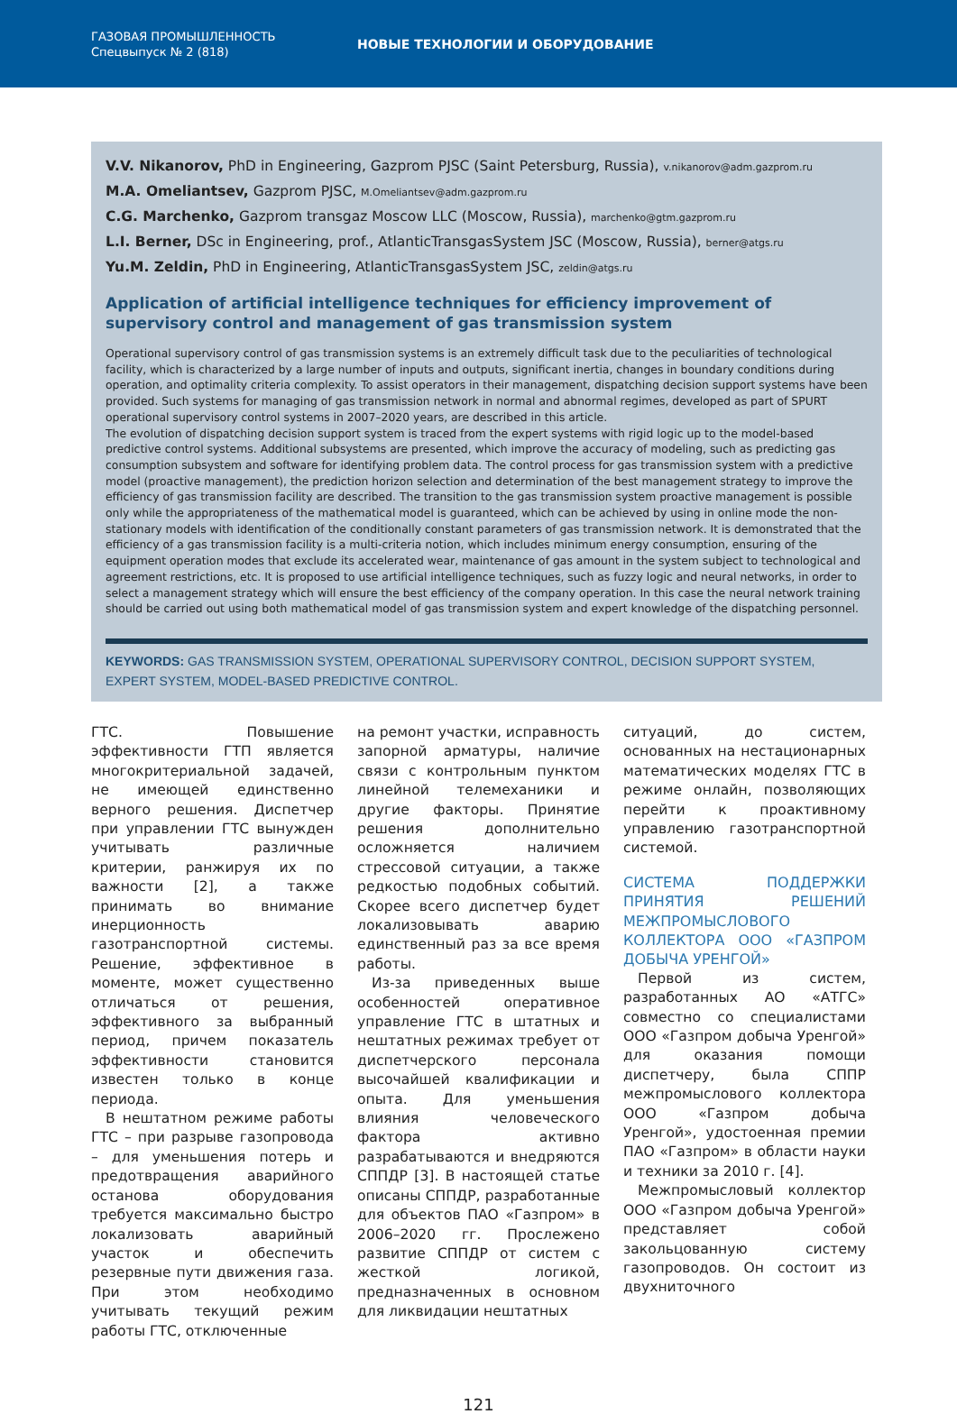ГАЗОВАЯ ПРОМЫШЛЕННОСТЬ
Спецвыпуск № 2 (818)
НОВЫЕ ТЕХНОЛОГИИ И ОБОРУДОВАНИЕ
V.V. Nikanorov, PhD in Engineering, Gazprom PJSC (Saint Petersburg, Russia), v.nikanorov@adm.gazprom.ru
M.A. Omeliantsev, Gazprom PJSC, M.Omeliantsev@adm.gazprom.ru
C.G. Marchenko, Gazprom transgaz Moscow LLC (Moscow, Russia), marchenko@gtm.gazprom.ru
L.I. Berner, DSc in Engineering, prof., AtlanticTransgasSystem JSC (Moscow, Russia), berner@atgs.ru
Yu.M. Zeldin, PhD in Engineering, AtlanticTransgasSystem JSC, zeldin@atgs.ru
Application of artificial intelligence techniques for efficiency improvement of supervisory control and management of gas transmission system
Operational supervisory control of gas transmission systems is an extremely difficult task due to the peculiarities of technological facility, which is characterized by a large number of inputs and outputs, significant inertia, changes in boundary conditions during operation, and optimality criteria complexity. To assist operators in their management, dispatching decision support systems have been provided. Such systems for managing of gas transmission network in normal and abnormal regimes, developed as part of SPURT operational supervisory control systems in 2007–2020 years, are described in this article.
The evolution of dispatching decision support system is traced from the expert systems with rigid logic up to the model-based predictive control systems. Additional subsystems are presented, which improve the accuracy of modeling, such as predicting gas consumption subsystem and software for identifying problem data. The control process for gas transmission system with a predictive model (proactive management), the prediction horizon selection and determination of the best management strategy to improve the efficiency of gas transmission facility are described. The transition to the gas transmission system proactive management is possible only while the appropriateness of the mathematical model is guaranteed, which can be achieved by using in online mode the non-stationary models with identification of the conditionally constant parameters of gas transmission network. It is demonstrated that the efficiency of a gas transmission facility is a multi-criteria notion, which includes minimum energy consumption, ensuring of the equipment operation modes that exclude its accelerated wear, maintenance of gas amount in the system subject to technological and agreement restrictions, etc. It is proposed to use artificial intelligence techniques, such as fuzzy logic and neural networks, in order to select a management strategy which will ensure the best efficiency of the company operation. In this case the neural network training should be carried out using both mathematical model of gas transmission system and expert knowledge of the dispatching personnel.
KEYWORDS: GAS TRANSMISSION SYSTEM, OPERATIONAL SUPERVISORY CONTROL, DECISION SUPPORT SYSTEM, EXPERT SYSTEM, MODEL-BASED PREDICTIVE CONTROL.
ГТС. Повышение эффективности ГТП является многокритериальной задачей, не имеющей единственно верного решения. Диспетчер при управлении ГТС вынужден учитывать различные критерии, ранжируя их по важности [2], а также принимать во внимание инерционность газотранспортной системы. Решение, эффективное в моменте, может существенно отличаться от решения, эффективного за выбранный период, причем показатель эффективности становится известен только в конце периода.
В нештатном режиме работы ГТС – при разрыве газопровода – для уменьшения потерь и предотвращения аварийного останова оборудования требуется максимально быстро локализовать аварийный участок и обеспечить резервные пути движения газа. При этом необходимо учитывать текущий режим работы ГТС, отключенные
на ремонт участки, исправность запорной арматуры, наличие связи с контрольным пунктом линейной телемеханики и другие факторы. Принятие решения дополнительно осложняется наличием стрессовой ситуации, а также редкостью подобных событий. Скорее всего диспетчер будет локализовывать аварию единственный раз за все время работы.
Из-за приведенных выше особенностей оперативное управление ГТС в штатных и нештатных режимах требует от диспетчерского персонала высочайшей квалификации и опыта. Для уменьшения влияния человеческого фактора активно разрабатываются и внедряются СППДР [3]. В настоящей статье описаны СППДР, разработанные для объектов ПАО «Газпром» в 2006–2020 гг. Прослежено развитие СППДР от систем с жесткой логикой, предназначенных в основном для ликвидации нештатных
ситуаций, до систем, основанных на нестационарных математических моделях ГТС в режиме онлайн, позволяющих перейти к проактивному управлению газотранспортной системой.
СИСТЕМА ПОДДЕРЖКИ ПРИНЯТИЯ РЕШЕНИЙ МЕЖПРОМЫСЛОВОГО КОЛЛЕКТОРА ООО «ГАЗПРОМ ДОБЫЧА УРЕНГОЙ»
Первой из систем, разработанных АО «АТГС» совместно со специалистами ООО «Газпром добыча Уренгой» для оказания помощи диспетчеру, была СППР межпромыслового коллектора ООО «Газпром добыча Уренгой», удостоенная премии ПАО «Газпром» в области науки и техники за 2010 г. [4].
Межпромысловый коллектор ООО «Газпром добыча Уренгой» представляет собой закольцованную систему газопроводов. Он состоит из двухниточного
121